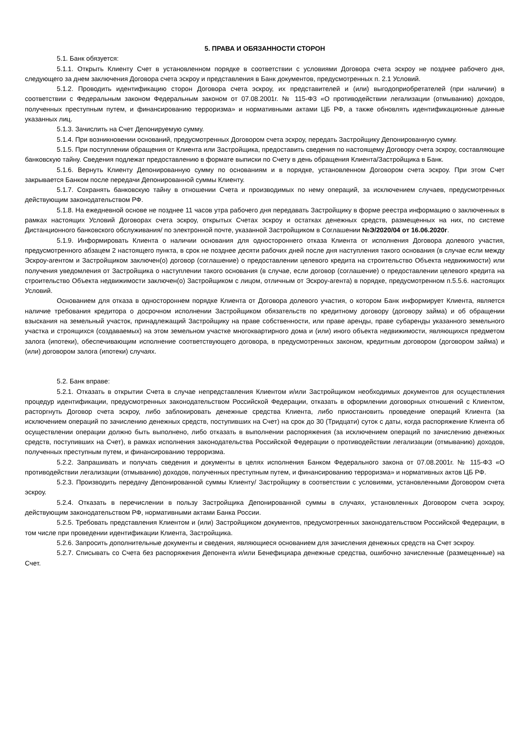5. ПРАВА И ОБЯЗАННОСТИ СТОРОН
5.1. Банк обязуется:
5.1.1. Открыть Клиенту Счет в установленном порядке в соответствии с условиями Договора счета эскроу не позднее рабочего дня, следующего за днем заключения Договора счета эскроу и представления в Банк документов, предусмотренных п. 2.1 Условий.
5.1.2. Проводить идентификацию сторон Договора счета эскроу, их представителей и (или) выгодоприобретателей (при наличии) в соответствии с Федеральным законом Федеральным законом от 07.08.2001г. № 115-ФЗ «О противодействии легализации (отмыванию) доходов, полученных преступным путем, и финансированию терроризма» и нормативными актами ЦБ РФ, а также обновлять идентификационные данные указанных лиц.
5.1.3. Зачислить на Счет Депонируемую сумму.
5.1.4. При возникновении оснований, предусмотренных Договором счета эскроу, передать Застройщику Депонированную сумму.
5.1.5. При поступлении обращения от Клиента или Застройщика, предоставить сведения по настоящему Договору счета эскроу, составляющие банковскую тайну. Сведения подлежат предоставлению в формате выписки по Счету в день обращения Клиента/Застройщика в Банк.
5.1.6. Вернуть Клиенту Депонированную сумму по основаниям и в порядке, установленном Договором счета эскроу. При этом Счет закрывается Банком после передачи Депонированной суммы Клиенту.
5.1.7. Сохранять банковскую тайну в отношении Счета и производимых по нему операций, за исключением случаев, предусмотренных действующим законодательством РФ.
5.1.8. На ежедневной основе не позднее 11 часов утра рабочего дня передавать Застройщику в форме реестра информацию о заключенных в рамках настоящих Условий Договорах счета эскроу, открытых Счетах эскроу и остатках денежных средств, размещенных на них, по системе Дистанционного банковского обслуживания/ по электронной почте, указанной Застройщиком в Соглашении №Э/2020/04 от 16.06.2020г.
5.1.9. Информировать Клиента о наличии основания для одностороннего отказа Клиента от исполнения Договора долевого участия, предусмотренного абзацем 2 настоящего пункта, в срок не позднее десяти рабочих дней после дня наступления такого основания (в случае если между Эскроу-агентом и Застройщиком заключен(о) договор (соглашение) о предоставлении целевого кредита на строительство Объекта недвижимости) или получения уведомления от Застройщика о наступлении такого основания (в случае, если договор (соглашение) о предоставлении целевого кредита на строительство Объекта недвижимости заключен(о) Застройщиком с лицом, отличным от Эскроу-агента) в порядке, предусмотренном п.5.5.6. настоящих Условий.
Основанием для отказа в одностороннем порядке Клиента от Договора долевого участия, о котором Банк информирует Клиента, является наличие требования кредитора о досрочном исполнении Застройщиком обязательств по кредитному договору (договору займа) и об обращении взыскания на земельный участок, принадлежащий Застройщику на праве собственности, или праве аренды, праве субаренды указанного земельного участка и строящихся (создаваемых) на этом земельном участке многоквартирного дома и (или) иного объекта недвижимости, являющихся предметом залога (ипотеки), обеспечивающим исполнение соответствующего договора, в предусмотренных законом, кредитным договором (договором займа) и (или) договором залога (ипотеки) случаях.
5.2. Банк вправе:
5.2.1. Отказать в открытии Счета в случае непредставления Клиентом и/или Застройщиком необходимых документов для осуществления процедур идентификации, предусмотренных законодательством Российской Федерации, отказать в оформлении договорных отношений с Клиентом, расторгнуть Договор счета эскроу, либо заблокировать денежные средства Клиента, либо приостановить проведение операций Клиента (за исключением операций по зачислению денежных средств, поступивших на Счет) на срок до 30 (Тридцати) суток с даты, когда распоряжение Клиента об осуществлении операции должно быть выполнено, либо отказать в выполнении распоряжения (за исключением операций по зачислению денежных средств, поступивших на Счет), в рамках исполнения законодательства Российской Федерации о противодействии легализации (отмыванию) доходов, полученных преступным путем, и финансированию терроризма.
5.2.2. Запрашивать и получать сведения и документы в целях исполнения Банком Федерального закона от 07.08.2001г. № 115-ФЗ «О противодействии легализации (отмыванию) доходов, полученных преступным путем, и финансированию терроризма» и нормативных актов ЦБ РФ.
5.2.3. Производить передачу Депонированной суммы Клиенту/ Застройщику в соответствии с условиями, установленными Договором счета эскроу.
5.2.4. Отказать в перечислении в пользу Застройщика Депонированной суммы в случаях, установленных Договором счета эскроу, действующим законодательством РФ, нормативными актами Банка России.
5.2.5. Требовать представления Клиентом и (или) Застройщиком документов, предусмотренных законодательством Российской Федерации, в том числе при проведении идентификации Клиента, Застройщика.
5.2.6. Запросить дополнительные документы и сведения, являющиеся основанием для зачисления денежных средств на Счет эскроу.
5.2.7. Списывать со Счета без распоряжения Депонента и/или Бенефициара денежные средства, ошибочно зачисленные (размещенные) на Счет.